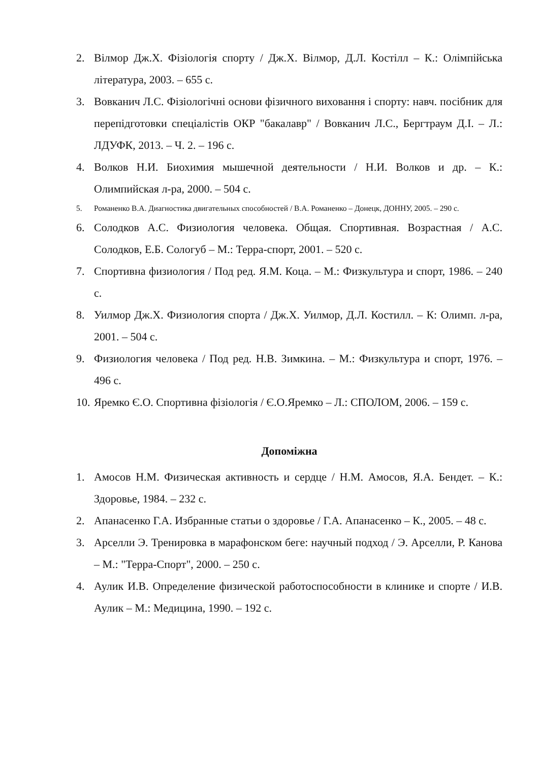2. Вілмор Дж.Х. Фізіологія спорту / Дж.Х. Вілмор, Д.Л. Костілл – К.: Олімпійська література, 2003. – 655 с.
3. Вовканич Л.С. Фізіологічні основи фізичного виховання і спорту: навч. посібник для перепідготовки спеціалістів ОКР "бакалавр" / Вовканич Л.С., Бергтраум Д.І. – Л.: ЛДУФК, 2013. – Ч. 2. – 196 с.
4. Волков Н.И. Биохимия мышечной деятельности / Н.И. Волков и др. – К.: Олимпийская л-ра, 2000. – 504 с.
5. Романенко В.А. Диагностика двигательных способностей / В.А. Романенко – Донецк, ДОННУ, 2005. – 290 с.
6. Солодков А.С. Физиология человека. Общая. Спортивная. Возрастная / А.С. Солодков, Е.Б. Сологуб – М.: Терра-спорт, 2001. – 520 с.
7. Спортивна физиология / Под ред. Я.М. Коца. – М.: Физкультура и спорт, 1986. – 240 с.
8. Уилмор Дж.Х. Физиология спорта / Дж.Х. Уилмор, Д.Л. Костилл. – К: Олимп. л-ра, 2001. – 504 с.
9. Физиология человека / Под ред. Н.В. Зимкина. – М.: Физкультура и спорт, 1976. – 496 с.
10. Яремко Є.О. Спортивна фізіологія / Є.О.Яремко – Л.: СПОЛОМ, 2006. – 159 с.
Допоміжна
1. Амосов Н.М. Физическая активность и сердце / Н.М. Амосов, Я.А. Бендет. – К.: Здоровье, 1984. – 232 с.
2. Апанасенко Г.А. Избранные статьи о здоровье / Г.А. Апанасенко – К., 2005. – 48 с.
3. Арселли Э. Тренировка в марафонском беге: научный подход / Э. Арселли, Р. Канова – М.: "Терра-Спорт", 2000. – 250 с.
4. Аулик И.В. Определение физической работоспособности в клинике и спорте / И.В. Аулик – М.: Медицина, 1990. – 192 с.